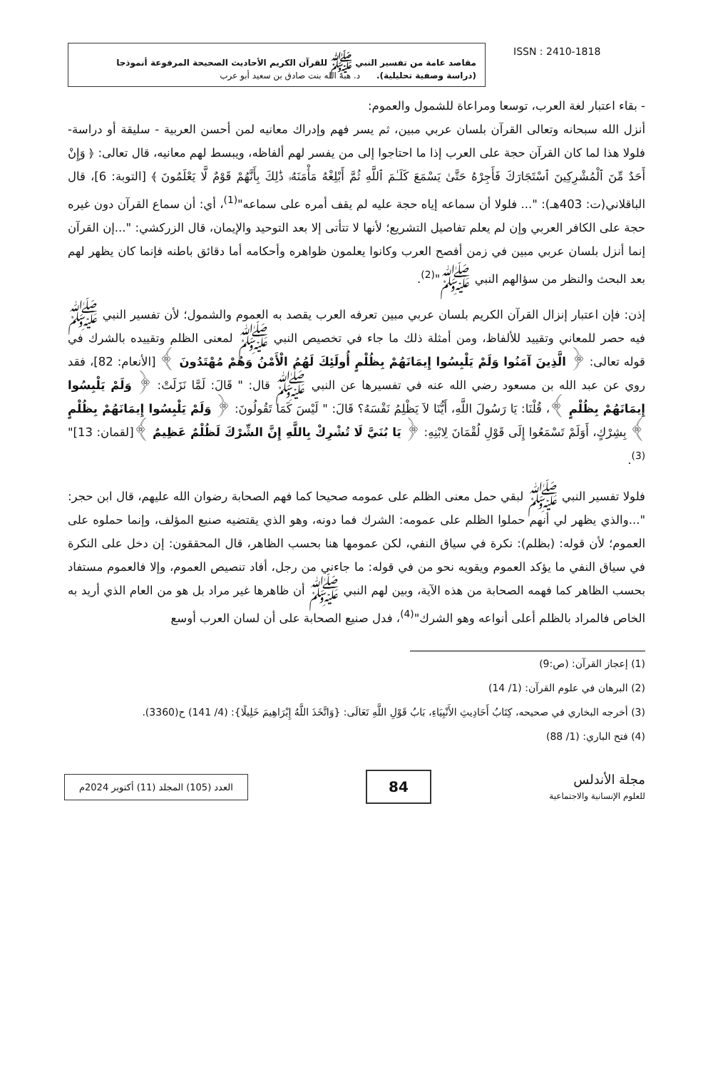مقاصد عامة من تفسير النبي ﷺ للقرآن الكريم الأحاديث الصحيحة المرفوعة أنموذجا
(دراسة وصفية تحليلية). د. هبة الله بنت صادق بن سعيد أبو عرب
ISSN : 2410-1818
- بقاء اعتبار لغة العرب، توسعا ومراعاة للشمول والعموم:
أنزل الله سبحانه وتعالى القرآن بلسان عربي مبين، ثم يسر فهم وإدراك معانيه لمن أحسن العربية - سليقة أو دراسة- فلولا هذا لما كان القرآن حجة على العرب إذا ما احتاجوا إلى من يفسر لهم ألفاظه، ويبسط لهم معانيه، قال تعالى: ﴿ وَإِنْ أَحَدٌ مِّنَ ٱلْمُشْرِكِينَ ٱسْتَجَارَكَ فَأَجِرْهُ حَتَّىٰ يَسْمَعَ كَلَـٰمَ ٱللَّهِ ثُمَّ أَبْلِغْهُ مَأْمَنَهُۥ ذَٰلِكَ بِأَنَّهُمْ قَوْمٌ لَّا يَعْلَمُونَ ﴾ [التوبة: 6]، قال الباقلاني(ت: 403هـ): "... فلولا أن سماعه إياه حجة عليه لم يقف أمره على سماعه"<sup>(1)</sup>، أي: أن سماع القرآن دون غيره حجة على الكافر العربي وإن لم يعلم تفاصيل التشريع؛ لأنها لا تتأتى إلا بعد التوحيد والإيمان، قال الزركشي: "...إن القرآن إنما أنزل بلسان عربي مبين في زمن أفصح العرب وكانوا يعلمون ظواهره وأحكامه أما دقائق باطنه فإنما كان يظهر لهم بعد البحث والنظر من سؤالهم النبي ﷺ"<sup>(2)</sup>.
إذن: فإن اعتبار إنزال القرآن الكريم بلسان عربي مبين تعرفه العرب يقصد به العموم والشمول؛ لأن تفسير النبي ﷺ فيه حصر للمعاني وتقييد للألفاظ، ومن أمثلة ذلك ما جاء في تخصيص النبي ﷺ لمعنى الظلم وتقييده بالشرك في قوله تعالى: ﴿ الَّذِينَ آمَنُوا وَلَمْ يَلْبِسُوا إِيمَانَهُمْ بِظُلْمٍ أُولَئِكَ لَهُمُ الْأَمْنُ وَهُمْ مُهْتَدُونَ ﴾ [الأنعام: 82]، فقد روي عن عبد الله بن مسعود رضي الله عنه في تفسيرها عن النبي ﷺ قال: " قَالَ: لَمَّا نَزَلَتْ: ﴿ وَلَمْ يَلْبِسُوا إِيمَانَهُمْ بِظُلْمٍ ﴾، قُلْنَا: يَا رَسُولَ اللَّهِ، أَيُّنَا لاَ يَظْلِمُ نَفْسَهُ؟ قَالَ: " لَيْسَ كَمَا تَقُولُونَ: ﴿ وَلَمْ يَلْبِسُوا إِيمَانَهُمْ بِظُلْمٍ ﴾ بِشِرْكٍ، أَوَلَمْ تَسْمَعُوا إِلَى قَوْلِ لُقْمَانَ لِابْنِهِ: ﴿ يَا بُنَيَّ لَا تُشْرِكْ بِاللَّهِ إِنَّ الشِّرْكَ لَظُلْمٌ عَظِيمٌ ﴾[لقمان: 13]"<sup>(3)</sup>.
فلولا تفسير النبي ﷺ لبقي حمل معنى الظلم على عمومه صحيحا كما فهم الصحابة رضوان الله عليهم، قال ابن حجر: "...والذي يظهر لي أنهم حملوا الظلم على عمومه: الشرك فما دونه، وهو الذي يقتضيه صنيع المؤلف، وإنما حملوه على العموم؛ لأن قوله: (بظلم): نكرة في سياق النفي، لكن عمومها هنا بحسب الظاهر، قال المحققون: إن دخل على النكرة في سياق النفي ما يؤكد العموم ويقويه نحو من في قوله: ما جاءني من رجل، أفاد تنصيص العموم، وإلا فالعموم مستفاد بحسب الظاهر كما فهمه الصحابة من هذه الآية، وبين لهم النبي ﷺ أن ظاهرها غير مراد بل هو من العام الذي أريد به الخاص فالمراد بالظلم أعلى أنواعه وهو الشرك"<sup>(4)</sup>، فدل صنيع الصحابة على أن لسان العرب أوسع
(1) إعجاز القرآن: (ص:9)
(2) البرهان في علوم القرآن: (1/ 14)
(3) أخرجه البخاري في صحيحه، كِتَابُ أَحَادِيثِ الأَنْبِيَاءِ، بَابُ قَوْلِ اللَّهِ تَعَالَى: {وَاتَّخَذَ اللَّهُ إِبْرَاهِيمَ خَلِيلًا}: (4/ 141) ح(3360).
(4) فتح الباري: (1/ 88)
العدد (105) المجلد (11) أكتوبر 2024م
84
مجلة الأندلس
للعلوم الإنسانية والاجتماعية